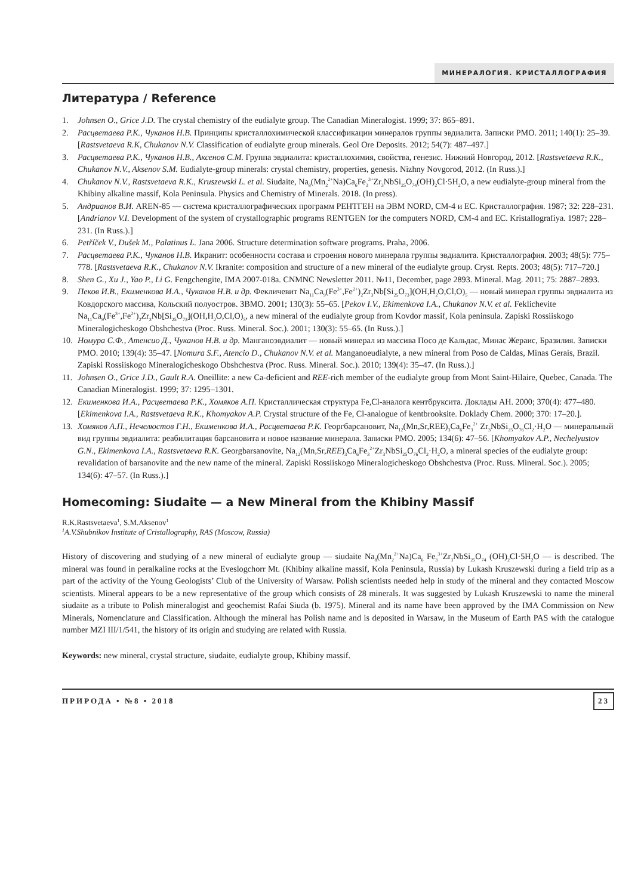МИНЕРАЛОГИЯ. КРИСТАЛЛОГРАФИЯ
Литература / Reference
1. Johnsen O., Grice J.D. The crystal chemistry of the eudialyte group. The Canadian Mineralogist. 1999; 37: 865–891.
2. Расцветаева Р.К., Чуканов Н.В. Принципы кристаллохимической классификации минералов группы эвдиалита. Записки РМО. 2011; 140(1): 25–39. [Rastsvetaeva R.K, Chukanov N.V. Classification of eudialyte group minerals. Geol Ore Deposits. 2012; 54(7): 487–497.]
3. Расцветаева Р.К., Чуканов Н.В., Аксенов С.М. Группа эвдиалита: кристаллохимия, свойства, генезис. Нижний Новгород, 2012. [Rastsvetaeva R.K., Chukanov N.V., Aksenov S.M. Eudialyte-group minerals: crystal chemistry, properties, genesis. Nizhny Novgorod, 2012. (In Russ.).]
4. Chukanov N.V., Rastsvetaeva R.K., Kruszewski L. et al. Siudaite, Na<sub>8</sub>(Mn<sub>2</sub><sup>2+</sup>Na)Ca<sub>6</sub>Fe<sub>3</sub><sup>3+</sup>Zr<sub>3</sub>NbSi<sub>25</sub>O<sub>74</sub>(OH)<sub>2</sub>Cl·5H<sub>2</sub>O, a new eudialyte-group mineral from the Khibiny alkaline massif, Kola Peninsula. Physics and Chemistry of Minerals. 2018. (In press).
5. Андрианов В.И. AREN-85 — система кристаллографических программ РЕНТГЕН на ЭВМ NORD, СМ-4 и ЕС. Кристаллография. 1987; 32: 228–231. [Andrianov V.I. Development of the system of crystallographic programs RENTGEN for the computers NORD, CM-4 and EC. Kristallografiya. 1987; 228–231. (In Russ.).]
6. Petříček V., Dušek M., Palatinus L. Jana 2006. Structure determination software programs. Praha, 2006.
7. Расцветаева Р.К., Чуканов Н.В. Икранит: особенности состава и строения нового минерала группы эвдиалита. Кристаллография. 2003; 48(5): 775–778. [Rastsvetaeva R.K., Chukanov N.V. Ikranite: composition and structure of a new mineral of the eudialyte group. Cryst. Repts. 2003; 48(5): 717–720.]
8. Shen G., Xu J., Yao P., Li G. Fengchengite, IMA 2007-018a. CNMNC Newsletter 2011. №11, December, page 2893. Mineral. Mag. 2011; 75: 2887–2893.
9. Пеков И.В., Екименкова И.А., Чуканов Н.В. и др. Фекличевит Na<sub>11</sub>Ca<sub>9</sub>(Fe<sup>3+</sup>,Fe<sup>2+</sup>)<sub>2</sub>Zr<sub>3</sub>Nb[Si<sub>25</sub>O<sub>73</sub>](OH,H<sub>2</sub>O,Cl,O)<sub>5</sub> — новый минерал группы эвдиалита из Ковдорского массива, Кольский полуостров. ЗВМО. 2001; 130(3): 55–65. [Pekov I.V., Ekimenkova I.A., Chukanov N.V. et al. Feklichevite Na<sub>11</sub>Ca<sub>9</sub>(Fe<sup>3+</sup>,Fe<sup>2+</sup>)<sub>2</sub>Zr<sub>3</sub>Nb[Si<sub>25</sub>O<sub>73</sub>](OH,H<sub>2</sub>O,Cl,O)<sub>5</sub>, a new mineral of the eudialyte group from Kovdor massif, Kola peninsula. Zapiski Rossiiskogo Mineralogicheskogo Obshchestva (Proc. Russ. Mineral. Soc.). 2001; 130(3): 55–65. (In Russ.).]
10. Номура С.Ф., Атенсио Д., Чуканов Н.В. и др. Манганоэвдиалит — новый минерал из массива Посо де Кальдас, Минас Жераис, Бразилия. Записки РМО. 2010; 139(4): 35–47. [Nomura S.F., Atencio D., Chukanov N.V. et al. Manganoeudialyte, a new mineral from Poso de Caldas, Minas Gerais, Brazil. Zapiski Rossiiskogo Mineralogicheskogo Obshchestva (Proc. Russ. Mineral. Soc.). 2010; 139(4): 35–47. (In Russ.).]
11. Johnsen O., Grice J.D., Gault R.A. Oneillite: a new Ca-deficient and REE-rich member of the eudialyte group from Mont Saint-Hilaire, Quebec, Canada. The Canadian Mineralogist. 1999; 37: 1295–1301.
12. Екименкова И.А., Расцветаева Р.К., Хомяков А.П. Кристаллическая структура Fe,Cl-аналога кентбруксита. Доклады АН. 2000; 370(4): 477–480. [Ekimenkova I.A., Rastsvetaeva R.K., Khomyakov A.P. Crystal structure of the Fe, Cl-analogue of kentbrooksite. Doklady Chem. 2000; 370: 17–20.].
13. Хомяков А.П., Нечелюстов Г.Н., Екименкова И.А., Расцветаева Р.К. Георгбарсановит, Na<sub>12</sub>(Mn,Sr,REE)<sub>3</sub>Ca<sub>6</sub>Fe<sub>3</sub><sup>2+</sup> Zr<sub>3</sub>NbSi<sub>25</sub>O<sub>76</sub>Cl<sub>2</sub>·H<sub>2</sub>O — минеральный вид группы эвдиалита: реабилитация барсановита и новое название минерала. Записки РМО. 2005; 134(6): 47–56. [Khomyakov A.P., Nechelyustov G.N., Ekimenkova I.A., Rastsvetaeva R.K. Georgbarsanovite, Na<sub>12</sub>(Mn,Sr,REE)<sub>3</sub>Ca<sub>6</sub>Fe<sub>3</sub><sup>2+</sup>Zr<sub>3</sub>NbSi<sub>25</sub>O<sub>76</sub>Cl<sub>2</sub>·H<sub>2</sub>O, a mineral species of the eudialyte group: revalidation of barsanovite and the new name of the mineral. Zapiski Rossiiskogo Mineralogicheskogo Obshchestva (Proc. Russ. Mineral. Soc.). 2005; 134(6): 47–57. (In Russ.).]
Homecoming: Siudaite — a New Mineral from the Khibiny Massif
R.K.Rastsvetaeva<sup>1</sup>, S.M.Aksenov<sup>1</sup>
<sup>1</sup> A.V.Shubnikov Institute of Cristallography, RAS (Moscow, Russia)
History of discovering and studying of a new mineral of eudialyte group — siudaite Na<sub>8</sub>(Mn<sub>2</sub><sup>2+</sup>Na)Ca<sub>6</sub> Fe<sub>3</sub><sup>3+</sup>Zr<sub>3</sub>NbSi<sub>25</sub>O<sub>74</sub> (OH)<sub>2</sub>Cl·5H<sub>2</sub>O — is described. The mineral was found in peralkaline rocks at the Eveslogchorr Mt. (Khibiny alkaline massif, Kola Peninsula, Russia) by Lukash Kruszewski during a field trip as a part of the activity of the Young Geologists’ Club of the University of Warsaw. Polish scientists needed help in study of the mineral and they contacted Moscow scientists. Mineral appears to be a new representative of the group which consists of 28 minerals. It was suggested by Lukash Kruszewski to name the mineral siudaite as a tribute to Polish mineralogist and geochemist Rafai Siuda (b. 1975). Mineral and its name have been approved by the IMA Commission on New Minerals, Nomenclature and Classification. Although the mineral has Polish name and is deposited in Warsaw, in the Museum of Earth PAS with the catalogue number MZI III/1/541, the history of its origin and studying are related with Russia.
Keywords: new mineral, crystal structure, siudaite, eudialyte group, Khibiny massif.
ПРИРОДА • №8 • 2018 23